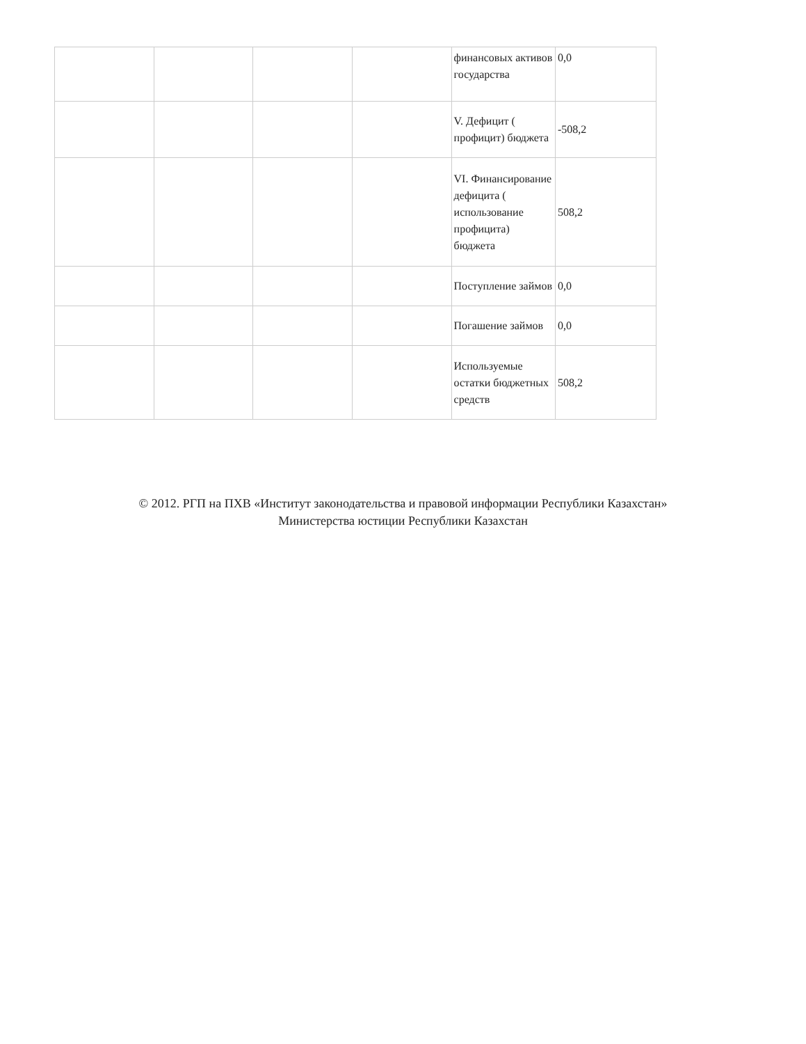| | | | | финансовых активов государства | 0,0 |
| | | | | V. Дефицит ( профицит) бюджета | -508,2 |
| | | | | VI. Финансирование дефицита ( использование профицита) бюджета | 508,2 |
| | | | | Поступление займов | 0,0 |
| | | | | Погашение займов | 0,0 |
| | | | | Используемые остатки бюджетных средств | 508,2 |
© 2012. РГП на ПХВ «Институт законодательства и правовой информации Республики Казахстан»
Министерства юстиции Республики Казахстан